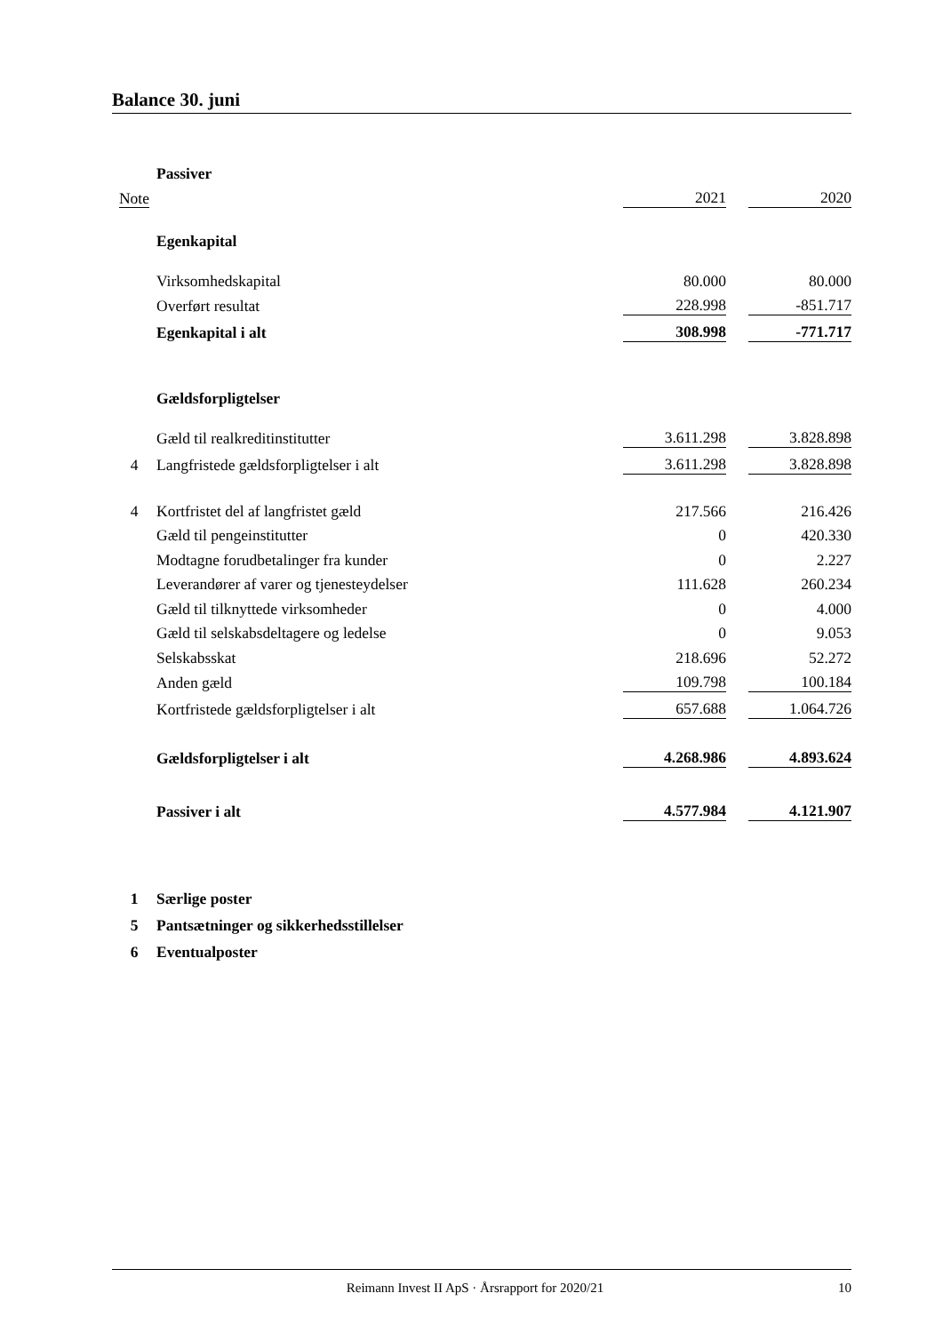Balance 30. juni
| | Passiver | | | |
| Note | | 2021 | | 2020 |
| | Egenkapital | | | |
| | Virksomhedskapital | 80.000 | | 80.000 |
| | Overført resultat | 228.998 | | -851.717 |
| | Egenkapital i alt | 308.998 | | -771.717 |
| | Gældsforpligtelser | | | |
| | Gæld til realkreditinstitutter | 3.611.298 | | 3.828.898 |
| 4 | Langfristede gældsforpligtelser i alt | 3.611.298 | | 3.828.898 |
| 4 | Kortfristet del af langfristet gæld | 217.566 | | 216.426 |
| | Gæld til pengeinstitutter | 0 | | 420.330 |
| | Modtagne forudbetalinger fra kunder | 0 | | 2.227 |
| | Leverandører af varer og tjenesteydelser | 111.628 | | 260.234 |
| | Gæld til tilknyttede virksomheder | 0 | | 4.000 |
| | Gæld til selskabsdeltagere og ledelse | 0 | | 9.053 |
| | Selskabsskat | 218.696 | | 52.272 |
| | Anden gæld | 109.798 | | 100.184 |
| | Kortfristede gældsforpligtelser i alt | 657.688 | | 1.064.726 |
| | Gældsforpligtelser i alt | 4.268.986 | | 4.893.624 |
| | Passiver i alt | 4.577.984 | | 4.121.907 |
| 1 | Særlige poster | | | |
| 5 | Pantsætninger og sikkerhedsstillelser | | | |
| 6 | Eventualposter | | | |
Reimann Invest II ApS · Årsrapport for 2020/21 10